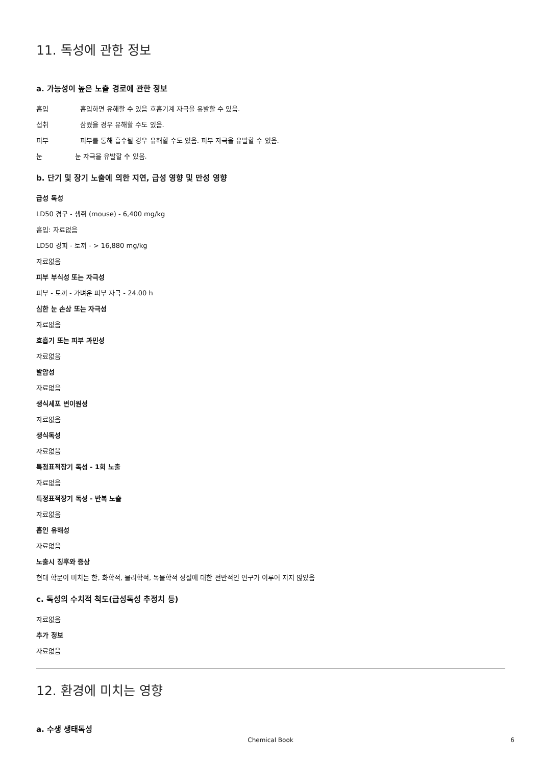11. 독성에 관한 정보
a. 가능성이 높은 노출 경로에 관한 정보
흡입 흡입하면 유해할 수 있음 호흡기계 자극을 유발할 수 있음.
섭취 삼켰을 경우 유해할 수도 있음.
피부 피부를 통해 흡수될 경우 유해할 수도 있음. 피부 자극을 유발할 수 있음.
눈 눈 자극을 유발할 수 있음.
b. 단기 및 장기 노출에 의한 지연, 급성 영향 및 만성 영향
급성 독성
LD50 경구 - 생쥐 (mouse) - 6,400 mg/kg
흡입: 자료없음
LD50 경피 - 토끼 - > 16,880 mg/kg
자료없음
피부 부식성 또는 자극성
피부 - 토끼 - 가벼운 피부 자극 - 24.00 h
심한 눈 손상 또는 자극성
자료없음
호흡기 또는 피부 과민성
자료없음
발암성
자료없음
생식세포 변이원성
자료없음
생식독성
자료없음
특정표적장기 독성 - 1회 노출
자료없음
특정표적장기 독성 - 반복 노출
자료없음
흡인 유해성
자료없음
노출시 징후와 증상
현대 학문이 미치는 한, 화학적, 물리학적, 독물학적 성질에 대한 전반적인 연구가 이루어 지지 않았음
c. 독성의 수치적 척도(급성독성 추정치 등)
자료없음
추가 정보
자료없음
12. 환경에 미치는 영향
a. 수생 생태독성
Chemical Book
6